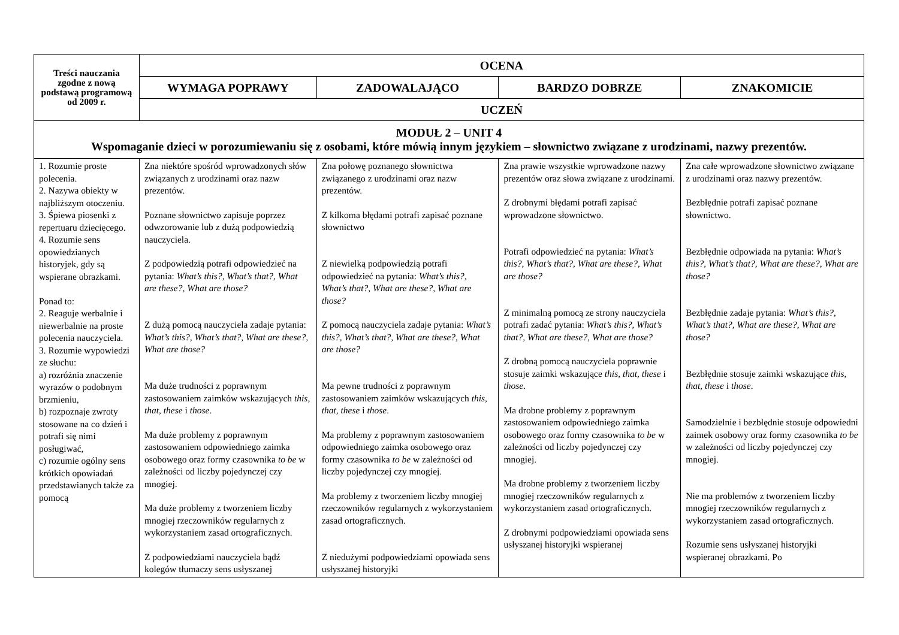| Treści nauczania zgodne z nową podstawą programową od 2009 r. | OCENA | | | |
| --- | --- | --- | --- | --- |
| | WYMAGA POPRAWY | ZADOWALAJĄCO | BARDZO DOBRZE | ZNAKOMICIE |
| | UCZEŃ | | | |
| MODUŁ 2 – UNIT 4 Wspomaganie dzieci w porozumiewaniu się z osobami, które mówią innym językiem – słownictwo związane z urodzinami, nazwy prezentów. | | | | |
| 1. Rozumie proste polecenia. 2. Nazywa obiekty w najbliższym otoczeniu. 3. Śpiewa piosenki z repertuaru dziecięcego. 4. Rozumie sens opowiedzianych historyjek, gdy są wspierane obrazkami. Ponad to: 2. Reaguje werbalnie i niewerbalnie na proste polecenia nauczyciela. 3. Rozumie wypowiedzi ze słuchu: a) rozróżnia znaczenie wyrazów o podobnym brzmieniu, b) rozpoznaje zwroty stosowane na co dzień i potrafi się nimi posługiwać, c) rozumie ogólny sens krótkich opowiadań przedstawianych także za pomocą | Zna niektóre spośród wprowadzonych słów związanych z urodzinami oraz nazw prezentów. Poznane słownictwo zapisuje poprzez odwzorowanie lub z dużą podpowiedzią nauczyciela. Z podpowiedzią potrafi odpowiedzieć na pytania: What’s this?, What’s that?, What are these?, What are those? Z dużą pomocą nauczyciela zadaje pytania: What’s this?, What’s that?, What are these?, What are those? Ma duże trudności z poprawnym zastosowaniem zaimków wskazujących this, that, these i those . Ma duże problemy z poprawnym zastosowaniem odpowiedniego zaimka osobowego oraz formy czasownika to be w zależności od liczby pojedynczej czy mnogiej. Ma duże problemy z tworzeniem liczby mnogiej rzeczowników regularnych z wykorzystaniem zasad ortograficznych. Z podpowiedziami nauczyciela bądź kolegów tłumaczy sens usłyszanej | Zna połowę poznanego słownictwa związanego z urodzinami oraz nazw prezentów. Z kilkoma błędami potrafi zapisać poznane słownictwo Z niewielką podpowiedzią potrafi odpowiedzieć na pytania: What’s this?, What’s that?, What are these?, What are those? Z pomocą nauczyciela zadaje pytania: What’s this?, What’s that?, What are these?, What are those? Ma pewne trudności z poprawnym zastosowaniem zaimków wskazujących this, that, these i those . Ma problemy z poprawnym zastosowaniem odpowiedniego zaimka osobowego oraz formy czasownika to be w zależności od liczby pojedynczej czy mnogiej. Ma problemy z tworzeniem liczby mnogiej rzeczowników regularnych z wykorzystaniem zasad ortograficznych. Z niedużymi podpowiedziami opowiada sens usłyszanej historyjki | Zna prawie wszystkie wprowadzone nazwy prezentów oraz słowa związane z urodzinami. Z drobnymi błędami potrafi zapisać wprowadzone słownictwo. Potrafi odpowiedzieć na pytania: What’s this?, What’s that?, What are these?, What are those? Z minimalną pomocą ze strony nauczyciela potrafi zadać pytania: What’s this?, What’s that?, What are these?, What are those? Z drobną pomocą nauczyciela poprawnie stosuje zaimki wskazujące this, that, these i those . Ma drobne problemy z poprawnym zastosowaniem odpowiedniego zaimka osobowego oraz formy czasownika to be w zależności od liczby pojedynczej czy mnogiej. Ma drobne problemy z tworzeniem liczby mnogiej rzeczowników regularnych z wykorzystaniem zasad ortograficznych. Z drobnymi podpowiedziami opowiada sens usłyszanej historyjki wspieranej | Zna całe wprowadzone słownictwo związane z urodzinami oraz nazwy prezentów. Bezbłędnie potrafi zapisać poznane słownictwo. Bezbłędnie odpowiada na pytania: What’s this?, What’s that?, What are these?, What are those? Bezbłędnie zadaje pytania: What’s this?, What’s that?, What are these?, What are those? Bezbłędnie stosuje zaimki wskazujące this, that, these i those . Samodzielnie i bezbłędnie stosuje odpowiedni zaimek osobowy oraz formy czasownika to be w zależności od liczby pojedynczej czy mnogiej. Nie ma problemów z tworzeniem liczby mnogiej rzeczowników regularnych z wykorzystaniem zasad ortograficznych. Rozumie sens usłyszanej historyjki wspieranej obrazkami. Po |